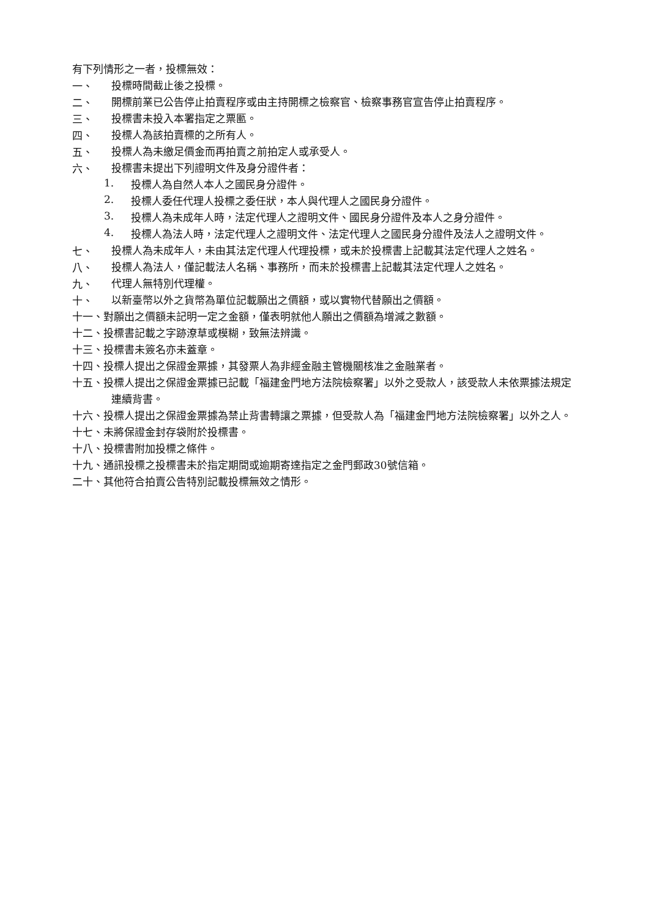有下列情形之一者，投標無效：
一、
投標時間截止後之投標。
二、
開標前業已公告停止拍賣程序或由主持開標之檢察官、檢察事務官宣告停止拍賣程序。
三、
投標書未投入本署指定之票匭。
四、
投標人為該拍賣標的之所有人。
五、
投標人為未繳足價金而再拍賣之前拍定人或承受人。
六、
投標書未提出下列證明文件及身分證件者：
1.
投標人為自然人本人之國民身分證件。
2.
投標人委任代理人投標之委任狀，本人與代理人之國民身分證件。
3.
投標人為未成年人時，法定代理人之證明文件、國民身分證件及本人之身分證件。
4.
投標人為法人時，法定代理人之證明文件、法定代理人之國民身分證件及法人之證明文件。
七、
投標人為未成年人，未由其法定代理人代理投標，或未於投標書上記載其法定代理人之姓名。
八、
投標人為法人，僅記載法人名稱、事務所，而未於投標書上記載其法定代理人之姓名。
九、
代理人無特別代理權。
十、
以新臺幣以外之貨幣為單位記載願出之價額，或以實物代替願出之價額。
十一、對願出之價額未記明一定之金額，僅表明就他人願出之價額為增減之數額。
十二、投標書記載之字跡潦草或模糊，致無法辨識。
十三、投標書未簽名亦未蓋章。
十四、投標人提出之保證金票據，其發票人為非經金融主管機關核准之金融業者。
十五、投標人提出之保證金票據已記載「福建金門地方法院檢察署」以外之受款人，該受款人未依票據法規定連續背書。
十六、投標人提出之保證金票據為禁止背書轉讓之票據，但受款人為「福建金門地方法院檢察署」以外之人。
十七、未將保證金封存袋附於投標書。
十八、投標書附加投標之條件。
十九、通訊投標之投標書未於指定期間或逾期寄達指定之金門郵政30號信箱。
二十、其他符合拍賣公告特別記載投標無效之情形。